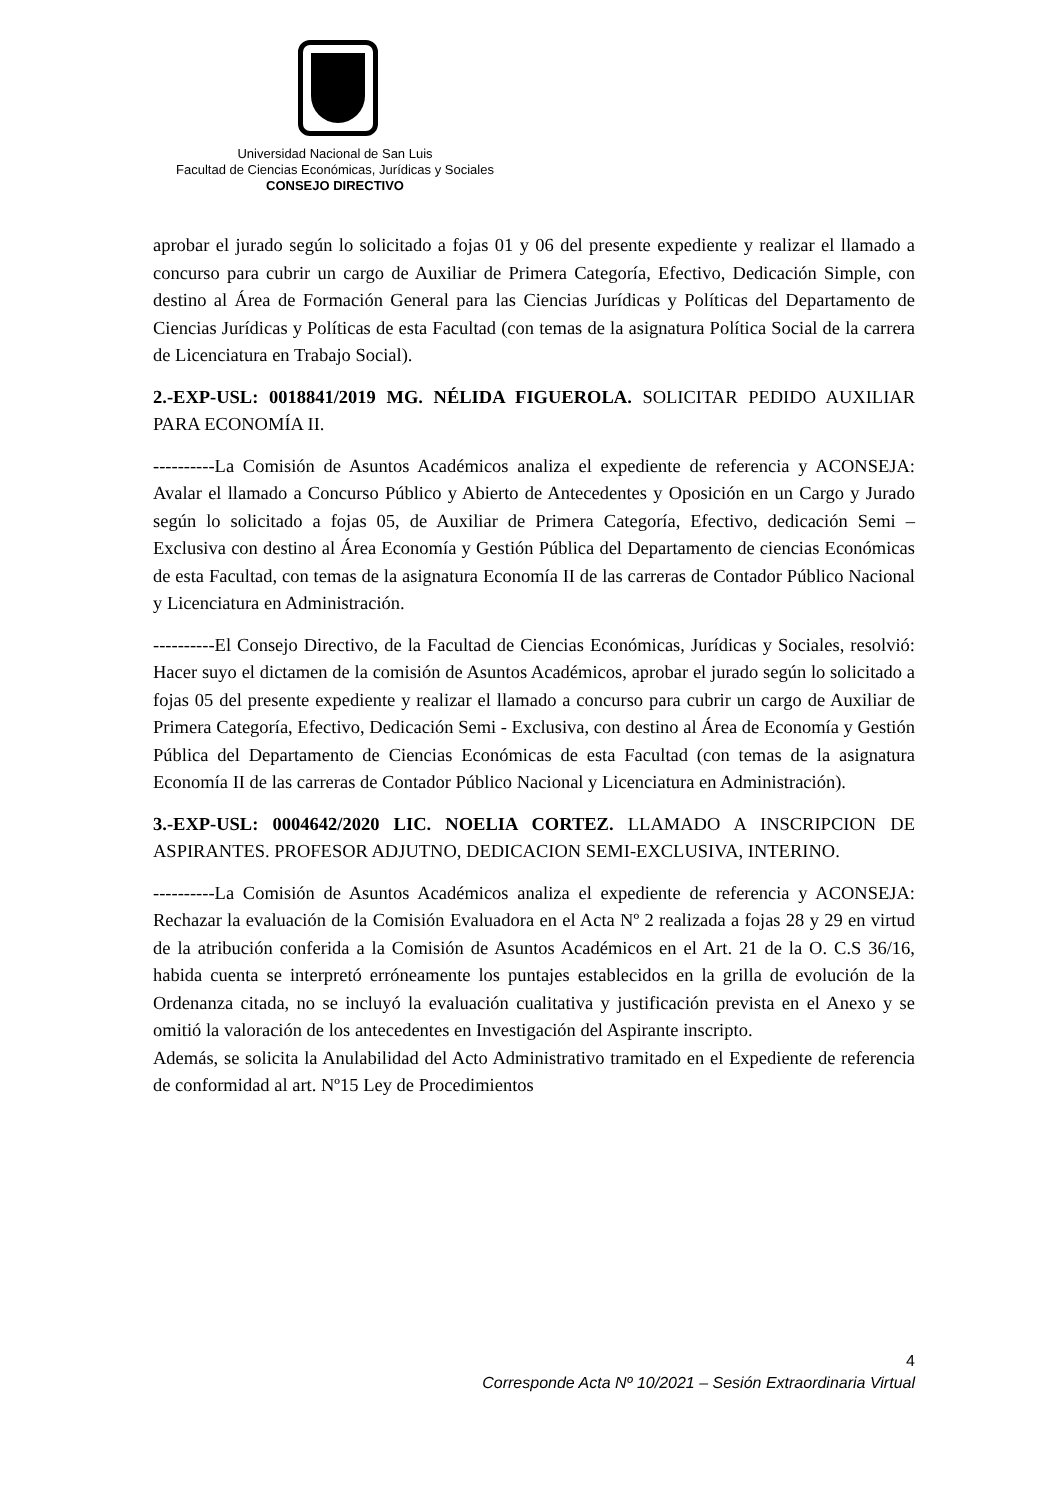Universidad Nacional de San Luis
Facultad de Ciencias Económicas, Jurídicas y Sociales
CONSEJO DIRECTIVO
aprobar el jurado según lo solicitado a fojas 01 y 06 del presente expediente y realizar el llamado a concurso para cubrir un cargo de Auxiliar de Primera Categoría, Efectivo, Dedicación Simple, con destino al Área de Formación General para las Ciencias Jurídicas y Políticas del Departamento de Ciencias Jurídicas y Políticas de esta Facultad (con temas de la asignatura Política Social de la carrera de Licenciatura en Trabajo Social).
2.-EXP-USL: 0018841/2019 MG. NÉLIDA FIGUEROLA. SOLICITAR PEDIDO AUXILIAR PARA ECONOMÍA II.
----------La Comisión de Asuntos Académicos analiza el expediente de referencia y ACONSEJA: Avalar el llamado a Concurso Público y Abierto de Antecedentes y Oposición en un Cargo y Jurado según lo solicitado a fojas 05, de Auxiliar de Primera Categoría, Efectivo, dedicación Semi – Exclusiva con destino al Área Economía y Gestión Pública del Departamento de ciencias Económicas de esta Facultad, con temas de la asignatura Economía II de las carreras de Contador Público Nacional y Licenciatura en Administración.
----------El Consejo Directivo, de la Facultad de Ciencias Económicas, Jurídicas y Sociales, resolvió: Hacer suyo el dictamen de la comisión de Asuntos Académicos, aprobar el jurado según lo solicitado a fojas 05 del presente expediente y realizar el llamado a concurso para cubrir un cargo de Auxiliar de Primera Categoría, Efectivo, Dedicación Semi - Exclusiva, con destino al Área de Economía y Gestión Pública del Departamento de Ciencias Económicas de esta Facultad (con temas de la asignatura Economía II de las carreras de Contador Público Nacional y Licenciatura en Administración).
3.-EXP-USL: 0004642/2020 LIC. NOELIA CORTEZ. LLAMADO A INSCRIPCION DE ASPIRANTES. PROFESOR ADJUTNO, DEDICACION SEMI-EXCLUSIVA, INTERINO.
----------La Comisión de Asuntos Académicos analiza el expediente de referencia y ACONSEJA: Rechazar la evaluación de la Comisión Evaluadora en el Acta Nº 2 realizada a fojas 28 y 29 en virtud de la atribución conferida a la Comisión de Asuntos Académicos en el Art. 21 de la O. C.S 36/16, habida cuenta se interpretó erróneamente los puntajes establecidos en la grilla de evolución de la Ordenanza citada, no se incluyó la evaluación cualitativa y justificación prevista en el Anexo y se omitió la valoración de los antecedentes en Investigación del Aspirante inscripto.
Además, se solicita la Anulabilidad del Acto Administrativo tramitado en el Expediente de referencia de conformidad al art. Nº15 Ley de Procedimientos
4
Corresponde Acta Nº 10/2021 – Sesión Extraordinaria Virtual